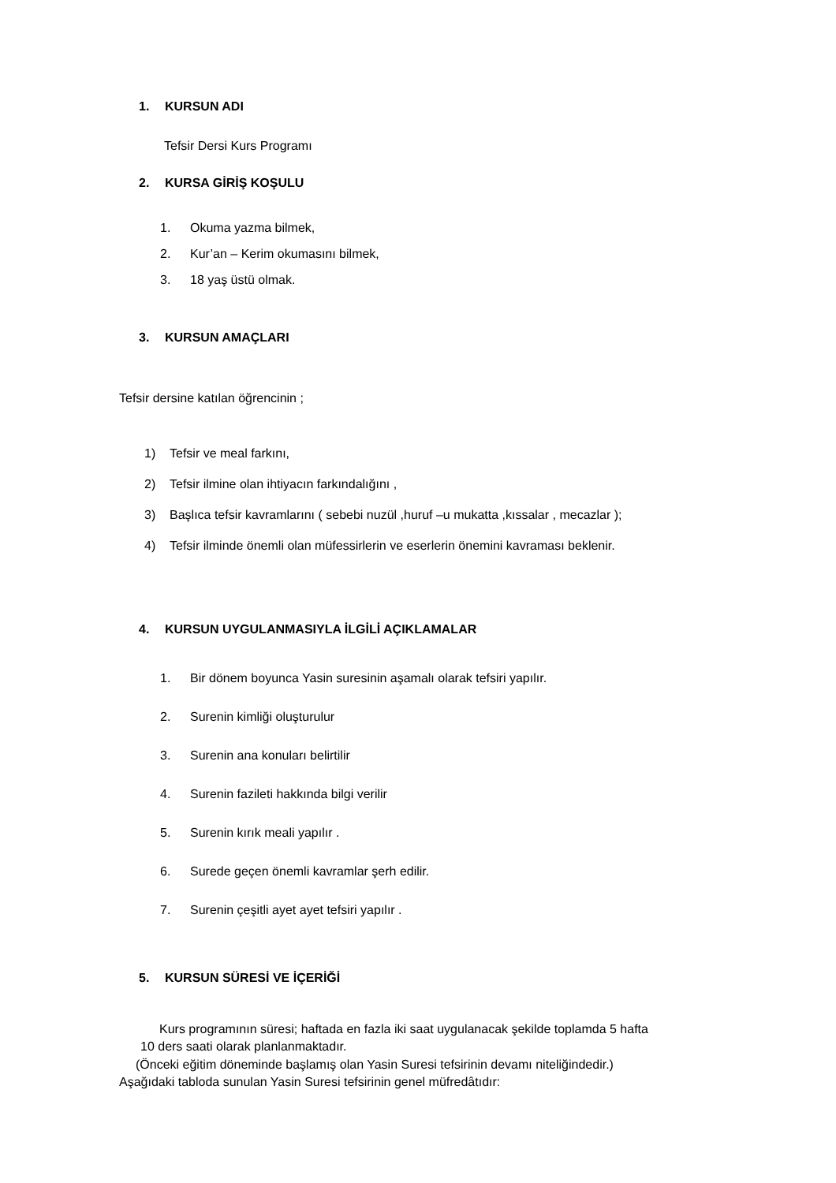1. KURSUN ADI
Tefsir Dersi Kurs Programı
2. KURSA GİRİŞ KOŞULU
1. Okuma yazma bilmek,
2. Kur’an – Kerim okumasını bilmek,
3. 18 yaş üstü olmak.
3. KURSUN AMAÇLARI
Tefsir dersine katılan öğrencinin ;
1) Tefsir ve meal farkını,
2) Tefsir ilmine olan ihtiyacın farkındalığını ,
3) Başlıca tefsir kavramlarını ( sebebi nuzül ,huruf –u mukatta ,kıssalar , mecazlar );
4) Tefsir ilminde önemli olan müfessirlerin ve eserlerin önemini kavraması beklenir.
4. KURSUN UYGULANMASIYLA İLGİLİ AÇIKLAMALAR
1. Bir dönem boyunca Yasin suresinin aşamalı olarak tefsiri yapılır.
2. Surenin kimliği oluşturulur
3. Surenin ana konuları belirtilir
4. Surenin fazileti hakkında bilgi verilir
5. Surenin kırık meali yapılır .
6. Surede geçen önemli kavramlar şerh edilir.
7. Surenin çeşitli ayet ayet tefsiri yapılır .
5. KURSUN SÜRESİ VE İÇERİĞİ
Kurs programının süresi; haftada en fazla iki saat uygulanacak şekilde toplamda 5 hafta
10 ders saati olarak planlanmaktadır.
(Önceki eğitim döneminde başlamış olan Yasin Suresi tefsirinin devamı niteliğindedir.)
Aşağıdaki tabloda sunulan Yasin Suresi tefsirinin genel müfredâtıdır: